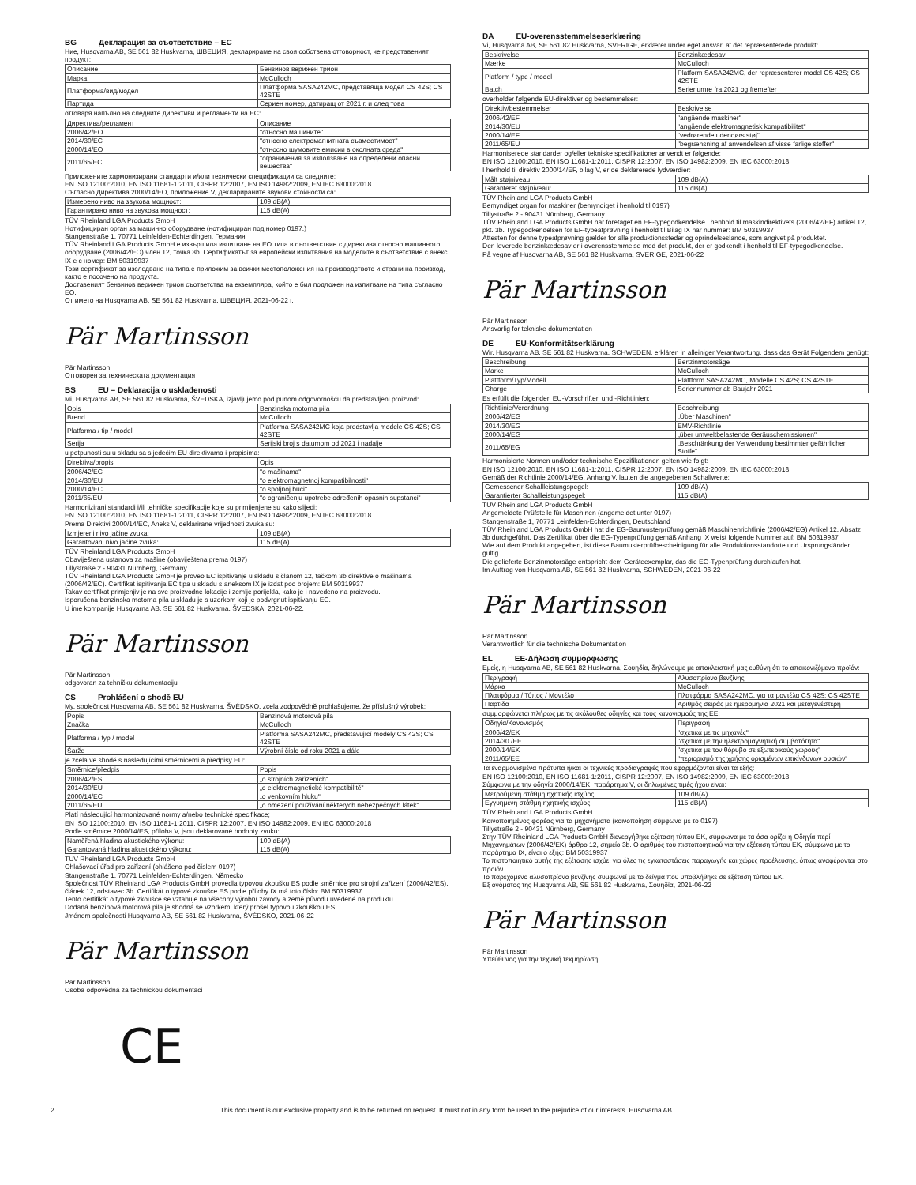BG Декларация за съответствие – ЕС
Ние, Husqvarna AB, SE 561 82 Huskvarna, ШВЕЦИЯ, декларираме на своя собствена отговорност, че представеният продукт:
| Описание | Бензинов верижен трион |
| Марка | McCulloch |
| Платформа/вид/модел | Платформа SASA242MC, представяща модел CS 42S; CS 42STE |
| Партида | Сериен номер, датиращ от 2021 г. и след това |
отговаря напълно на следните директиви и регламенти на ЕС:
| Директива/регламент | Описание |
| 2006/42/ЕО | "относно машините" |
| 2014/30/ЕС | "относно електромагнитната съвместимост" |
| 2000/14/ЕО | "относно шумовите емисии в околната среда" |
| 2011/65/ЕС | "ограничения за използване на определени опасни вещества" |
Приложените хармонизирани стандарти и/или технически спецификации са следните:
EN ISO 12100:2010, EN ISO 11681-1:2011, CISPR 12:2007, EN ISO 14982:2009, EN IEC 63000:2018
Съгласно Директива 2000/14/ЕО, приложение V, декларираните звукови стойности са:
| Измерено ниво на звукова мощност: | 109 dB(A) |
| Гарантирано ниво на звукова мощност: | 115 dB(A) |
TÜV Rheinland LGA Products GmbH
Нотифициран орган за машинно оборудване (нотифициран под номер 0197.)
Stangenstraße 1, 70771 Leinfelden-Echterdingen, Германия
TÜV Rheinland LGA Products GmbH е извършила изпитване на ЕО типа в съответствие с директива относно машинното оборудване (2006/42/ЕО) член 12, точка 3b. Сертификатът за европейски изпитвания на моделите в съответствие с анекс IX е с номер: BM 50319937
Този сертификат за изследване на типа е приложим за всички местоположения на производството и страни на произход, както е посочено на продукта.
Доставеният бензинов верижен трион съответства на екземпляра, който е бил подложен на изпитване на типа съгласно ЕО.
От името на Husqvarna AB, SE 561 82 Huskvarna, ШВЕЦИЯ, 2021-06-22 г.
Pär Martinsson
Pär Martinsson
Отговорен за техническата документация
BS EU – Deklaracija o usklađenosti
Mi, Husqvarna AB, SE 561 82 Huskvarna, ŠVEDSKA, izjavljujemo pod punom odgovornošću da predstavljeni proizvod:
| Opis | Benzinska motorna pila |
| Brend | McCulloch |
| Platforma / tip / model | Platforma SASA242MC koja predstavlja modele CS 42S; CS 42STE |
| Serija | Serijski broj s datumom od 2021 i nadalje |
u potpunosti su u skladu sa sljedećim EU direktivama i propisima:
| Direktiva/propis | Opis |
| 2006/42/EC | "o mašinama" |
| 2014/30/EU | "o elektromagnetnoj kompatibilnosti" |
| 2000/14/EC | "o spoljnoj buci" |
| 2011/65/EU | "o ograničenju upotrebe određenih opasnih supstanci" |
Harmonizirani standardi i/ili tehničke specifikacije koje su primijenjene su kako slijedi;
EN ISO 12100:2010, EN ISO 11681-1:2011, CISPR 12:2007, EN ISO 14982:2009, EN IEC 63000:2018
Prema Direktivi 2000/14/EC, Aneks V, deklarirane vrijednosti zvuka su:
| Izmjereni nivo jačine zvuka: | 109 dB(A) |
| Garantovani nivo jačine zvuka: | 115 dB(A) |
TÜV Rheinland LGA Products GmbH
Obaviještena ustanova za mašine (obaviještena prema 0197)
Tillystraße 2 - 90431 Nürnberg, Germany
TÜV Rheinland LGA Products GmbH je proveo EC ispitivanje u skladu s članom 12, tačkom 3b direktive o mašinama (2006/42/EC). Certifikat ispitivanja EC tipa u skladu s aneksom IX je izdat pod brojem: BM 50319937
Takav certifikat primjenjiv je na sve proizvodne lokacije i zemlje porijekla, kako je i navedeno na proizvodu.
Isporučena benzinska motorna pila u skladu je s uzorkom koji je podvrgnut ispitivanju EC.
U ime kompanije Husqvarna AB, SE 561 82 Huskvarna, ŠVEDSKA, 2021-06-22.
Pär Martinsson
Pär Martinsson
odgovoran za tehničku dokumentaciju
CS Prohlášení o shodě EU
My, společnost Husqvarna AB, SE 561 82 Huskvarna, ŠVÉDSKO, zcela zodpovědně prohlašujeme, že příslušný výrobek:
| Popis | Benzinová motorová pila |
| Značka | McCulloch |
| Platforma / typ / model | Platforma SASA242MC, představující modely CS 42S; CS 42STE |
| Šarže | Výrobní číslo od roku 2021 a dále |
je zcela ve shodě s následujícími směrnicemi a předpisy EU:
| Směrnice/předpis | Popis |
| 2006/42/ES | „o strojních zařízeních" |
| 2014/30/EU | „o elektromagnetické kompatibilitě" |
| 2000/14/EC | „o venkovním hluku" |
| 2011/65/EU | „o omezení používání některých nebezpečných látek" |
Platí následující harmonizované normy a/nebo technické specifikace;
EN ISO 12100:2010, EN ISO 11681-1:2011, CISPR 12:2007, EN ISO 14982:2009, EN IEC 63000:2018
Podle směrnice 2000/14/ES, příloha V, jsou deklarované hodnoty zvuku:
| Naměřená hladina akustického výkonu: | 109 dB(A) |
| Garantovaná hladina akustického výkonu: | 115 dB(A) |
TÜV Rheinland LGA Products GmbH
Ohlašovací úřad pro zařízení (ohlášeno pod číslem 0197)
Stangenstraße 1, 70771 Leinfelden-Echterdingen, Německo
Společnost TÜV Rheinland LGA Products GmbH provedla typovou zkoušku ES podle směrnice pro strojní zařízení (2006/42/ES), článek 12, odstavec 3b. Certifikát o typové zkoušce ES podle přílohy IX má toto číslo: BM 50319937
Tento certifikát o typové zkoušce se vztahuje na všechny výrobní závody a země původu uvedené na produktu.
Dodaná benzinová motorová pila je shodná se vzorkem, který prošel typovou zkouškou ES.
Jménem společnosti Husqvarna AB, SE 561 82 Huskvarna, ŠVÉDSKO, 2021-06-22
Pär Martinsson
Pär Martinsson
Osoba odpovědná za technickou dokumentaci
CE
DA EU-overensstemmelseserklæring
Vi, Husqvarna AB, SE 561 82 Huskvarna, SVERIGE, erklærer under eget ansvar, at det repræsenterede produkt:
| Beskrivelse | Benzinkædesav |
| Mærke | McCulloch |
| Platform / type / model | Platform SASA242MC, der repræsenterer model CS 42S; CS 42STE |
| Batch | Serienumre fra 2021 og fremefter |
overholder følgende EU-direktiver og bestemmelser:
| Direktiv/bestemmelser | Beskrivelse |
| 2006/42/EF | "angående maskiner" |
| 2014/30/EU | "angående elektromagnetisk kompatibilitet" |
| 2000/14/EF | "vedrørende udendørs støj" |
| 2011/65/EU | "begrænsning af anvendelsen af visse farlige stoffer" |
Harmoniserede standarder og/eller tekniske specifikationer anvendt er følgende;
EN ISO 12100:2010, EN ISO 11681-1:2011, CISPR 12:2007, EN ISO 14982:2009, EN IEC 63000:2018
I henhold til direktiv 2000/14/EF, bilag V, er de deklarerede lydværdier:
| Målt støjniveau: | 109 dB(A) |
| Garanteret støjniveau: | 115 dB(A) |
TÜV Rheinland LGA Products GmbH
Bemyndiget organ for maskiner (bemyndiget i henhold til 0197)
Tillystraße 2 - 90431 Nürnberg, Germany
TÜV Rheinland LGA Products GmbH har foretaget en EF-typegodkendelse i henhold til maskindirektivets (2006/42/EF) artikel 12, pkt. 3b. Typegodkendelsen for EF-typeafprøvning i henhold til Bilag IX har nummer: BM 50319937
Attesten for denne typeafprøvning gælder for alle produktionssteder og oprindelseslande, som angivet på produktet.
Den leverede benzinkædesav er i overensstemmelse med det produkt, der er godkendt i henhold til EF-typegodkendelse.
På vegne af Husqvarna AB, SE 561 82 Huskvarna, SVERIGE, 2021-06-22
Pär Martinsson
Pär Martinsson
Ansvarlig for tekniske dokumentation
DE EU-Konformitätserklärung
Wir, Husqvarna AB, SE 561 82 Huskvarna, SCHWEDEN, erklären in alleiniger Verantwortung, dass das Gerät Folgendem genügt:
| Beschreibung | Benzinmotorsäge |
| Marke | McCulloch |
| Plattform/Typ/Modell | Plattform SASA242MC, Modelle CS 42S; CS 42STE |
| Charge | Seriennummer ab Baujahr 2021 |
Es erfüllt die folgenden EU-Vorschriften und -Richtlinien:
| Richtlinie/Verordnung | Beschreibung |
| 2006/42/EG | „Über Maschinen" |
| 2014/30/EG | EMV-Richtlinie |
| 2000/14/EG | „über umweltbelastende Geräuschemissionen" |
| 2011/65/EG | „Beschränkung der Verwendung bestimmter gefährlicher Stoffe" |
Harmonisierte Normen und/oder technische Spezifikationen gelten wie folgt:
EN ISO 12100:2010, EN ISO 11681-1:2011, CISPR 12:2007, EN ISO 14982:2009, EN IEC 63000:2018
Gemäß der Richtlinie 2000/14/EG, Anhang V, lauten die angegebenen Schallwerte:
| Gemessener Schallleistungspegel: | 109 dB(A) |
| Garantierter Schallleistungspegel: | 115 dB(A) |
TÜV Rheinland LGA Products GmbH
Angemeldete Prüfstelle für Maschinen (angemeldet unter 0197)
Stangenstraße 1, 70771 Leinfelden-Echterdingen, Deutschland
TÜV Rheinland LGA Products GmbH hat die EG-Baumusterprüfung gemäß Maschinenrichtlinie (2006/42/EG) Artikel 12, Absatz 3b durchgeführt. Das Zertifikat über die EG-Typenprüfung gemäß Anhang IX weist folgende Nummer auf: BM 50319937
Wie auf dem Produkt angegeben, ist diese Baumusterprüfbescheinigung für alle Produktionsstandorte und Ursprungsländer gültig.
Die gelieferte Benzinmotorsäge entspricht dem Geräteexemplar, das die EG-Typenprüfung durchlaufen hat.
Im Auftrag von Husqvarna AB, SE 561 82 Huskvarna, SCHWEDEN, 2021-06-22
Pär Martinsson
Pär Martinsson
Verantwortlich für die technische Dokumentation
EL ΕΕ-Δήλωση συμμόρφωσης
Εμείς, η Husqvarna AB, SE 561 82 Huskvarna, Σουηδία, δηλώνουμε με αποκλειστική μας ευθύνη ότι το απεικονιζόμενο προϊόν:
| Περιγραφή | Αλυσοπρίονο βενζίνης |
| Μάρκα | McCulloch |
| Πλατφόρμα / Τύπος / Μοντέλο | Πλατφόρμα SASA242MC, για τα μοντέλα CS 42S; CS 42STE |
| Παρτίδα | Αριθμός σειράς με ημερομηνία 2021 και μεταγενέστερη |
συμμορφώνεται πλήρως με τις ακόλουθες οδηγίες και τους κανονισμούς της ΕΕ:
| Οδηγία/Κανονισμός | Περιγραφή |
| 2006/42/ΕΚ | "σχετικά με τις μηχανές" |
| 2014/30 /ΕΕ | "σχετικά με την ηλεκτρομαγνητική συμβατότητα" |
| 2000/14/ΕΚ | "σχετικά με τον θόρυβο σε εξωτερικούς χώρους" |
| 2011/65/ΕΕ | "περιορισμό της χρήσης ορισμένων επικίνδυνων ουσιών" |
Τα εναρμονισμένα πρότυπα ή/και οι τεχνικές προδιαγραφές που εφαρμόζονται είναι τα εξής:
EN ISO 12100:2010, EN ISO 11681-1:2011, CISPR 12:2007, EN ISO 14982:2009, EN IEC 63000:2018
Σύμφωνα με την οδηγία 2000/14/ΕΚ, παράρτημα V, οι δηλωμένες τιμές ήχου είναι:
| Μετρούμενη στάθμη ηχητικής ισχύος: | 109 dB(A) |
| Εγγυημένη στάθμη ηχητικής ισχύος: | 115 dB(A) |
TÜV Rheinland LGA Products GmbH
Κοινοποιημένος φορέας για τα μηχανήματα (κοινοποίηση σύμφωνα με το 0197)
Tillystraße 2 - 90431 Nürnberg, Germany
Στην TÜV Rheinland LGA Products GmbH διενεργήθηκε εξέταση τύπου ΕΚ, σύμφωνα με τα όσα ορίζει η Οδηγία περί Μηχανημάτων (2006/42/ΕΚ) άρθρο 12, σημείο 3b. Ο αριθμός του πιστοποιητικού για την εξέταση τύπου ΕΚ, σύμφωνα με το παράρτημα IX, είναι ο εξής: BM 50319937
Το πιστοποιητικό αυτής της εξέτασης ισχύει για όλες τις εγκαταστάσεις παραγωγής και χώρες προέλευσης, όπως αναφέρονται στο προϊόν.
Το παρεχόμενο αλυσοπρίονο βενζίνης συμφωνεί με το δείγμα που υποβλήθηκε σε εξέταση τύπου ΕΚ.
Εξ ονόματος της Husqvarna AB, SE 561 82 Huskvarna, Σουηδία, 2021-06-22
Pär Martinsson
Pär Martinsson
Υπεύθυνος για την τεχνική τεκμηρίωση
2 This document is our exclusive property and is to be returned on request. It must not in any form be used to the prejudice of our interests. Husqvarna AB